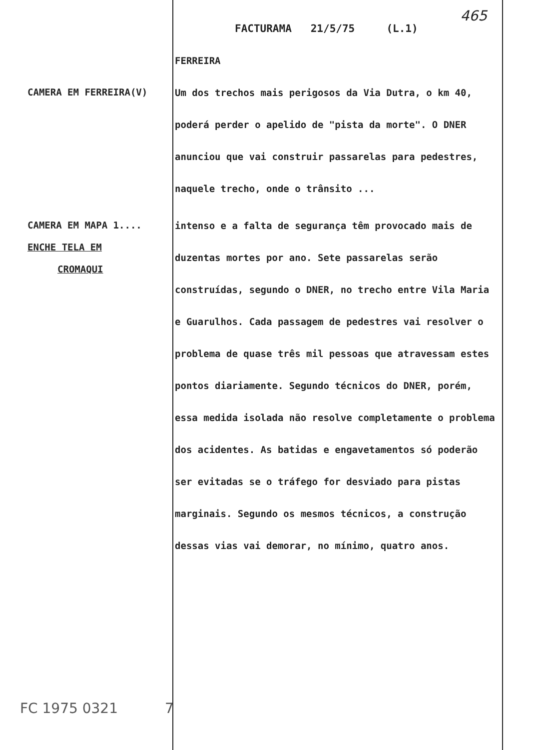465
FACTURAMA 21/5/75 (L.1)
FERREIRA
CAMERA EM FERREIRA(V)
Um dos trechos mais perigosos da Via Dutra, o km 40, poderá perder o apelido de "pista da morte". O DNER anunciou que vai construir passarelas para pedestres, naquele trecho, onde o trânsito ...
CAMERA EM MAPA 1....
ENCHE TELA EM
CROMAQUI
intenso e a falta de segurança têm provocado mais de duzentas mortes por ano. Sete passarelas serão construídas, segundo o DNER, no trecho entre Vila Maria e Guarulhos. Cada passagem de pedestres vai resolver o problema de quase três mil pessoas que atravessam estes pontos diariamente. Segundo técnicos do DNER, porém, essa medida isolada não resolve completamente o problema dos acidentes. As batidas e engavetamentos só poderão ser evitadas se o tráfego for desviado para pistas marginais. Segundo os mesmos técnicos, a construção dessas vias vai demorar, no mínimo, quatro anos.
FC 1975 0321 7